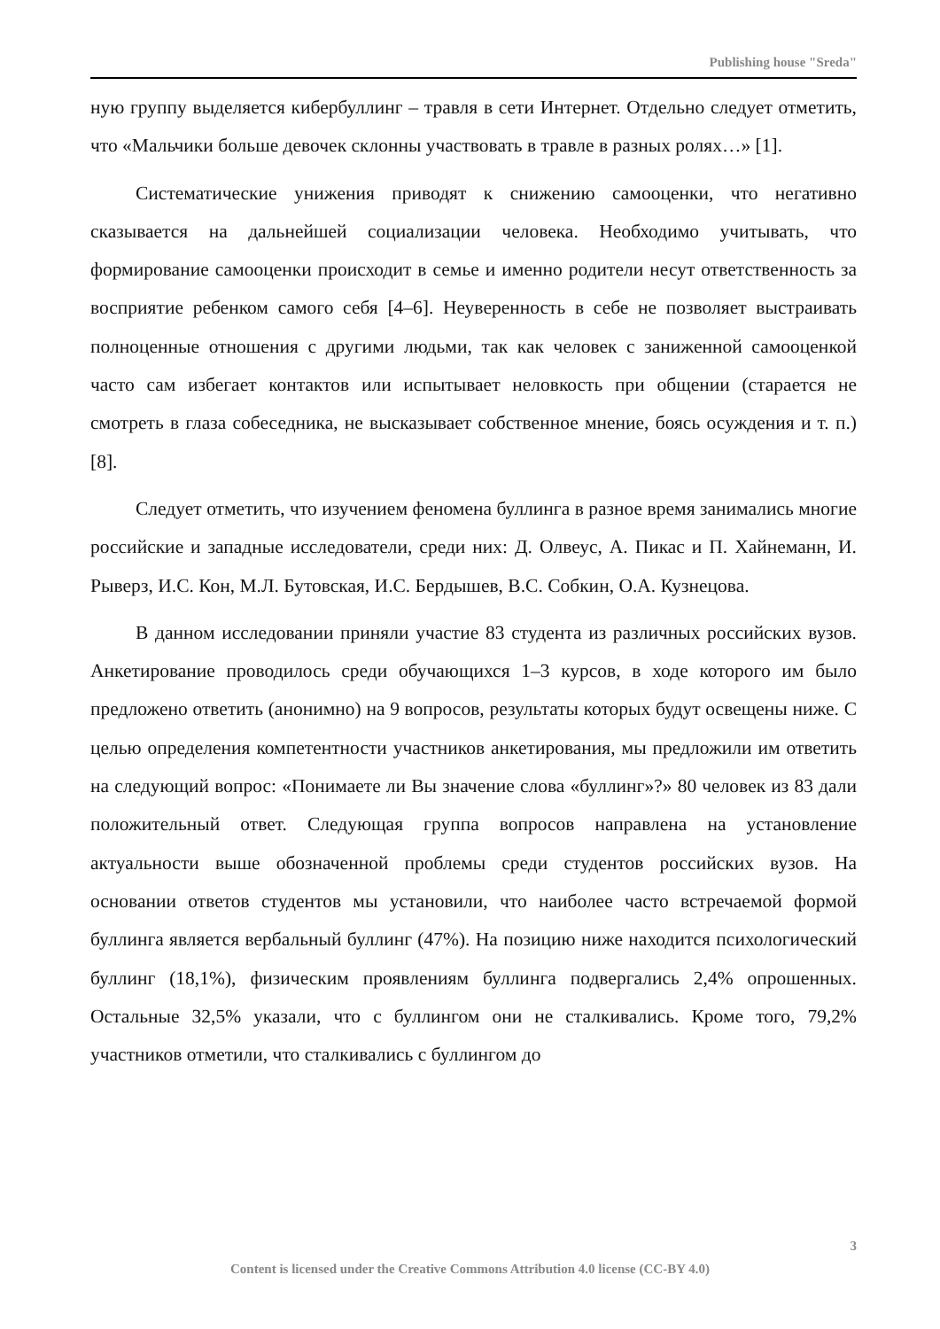Publishing house "Sreda"
ную группу выделяется кибербуллинг – травля в сети Интернет. Отдельно следует отметить, что «Мальчики больше девочек склонны участвовать в травле в разных ролях…» [1].
Систематические унижения приводят к снижению самооценки, что негативно сказывается на дальнейшей социализации человека. Необходимо учитывать, что формирование самооценки происходит в семье и именно родители несут ответственность за восприятие ребенком самого себя [4–6]. Неуверенность в себе не позволяет выстраивать полноценные отношения с другими людьми, так как человек с заниженной самооценкой часто сам избегает контактов или испытывает неловкость при общении (старается не смотреть в глаза собеседника, не высказывает собственное мнение, боясь осуждения и т. п.) [8].
Следует отметить, что изучением феномена буллинга в разное время занимались многие российские и западные исследователи, среди них: Д. Олвеус, А. Пикас и П. Хайнеманн, И. Рыверз, И.С. Кон, М.Л. Бутовская, И.С. Бердышев, В.С. Собкин, О.А. Кузнецова.
В данном исследовании приняли участие 83 студента из различных российских вузов. Анкетирование проводилось среди обучающихся 1–3 курсов, в ходе которого им было предложено ответить (анонимно) на 9 вопросов, результаты которых будут освещены ниже. С целью определения компетентности участников анкетирования, мы предложили им ответить на следующий вопрос: «Понимаете ли Вы значение слова «буллинг»?» 80 человек из 83 дали положительный ответ. Следующая группа вопросов направлена на установление актуальности выше обозначенной проблемы среди студентов российских вузов. На основании ответов студентов мы установили, что наиболее часто встречаемой формой буллинга является вербальный буллинг (47%). На позицию ниже находится психологический буллинг (18,1%), физическим проявлениям буллинга подвергались 2,4% опрошенных. Остальные 32,5% указали, что с буллингом они не сталкивались. Кроме того, 79,2% участников отметили, что сталкивались с буллингом до
3
Content is licensed under the Creative Commons Attribution 4.0 license (CC-BY 4.0)